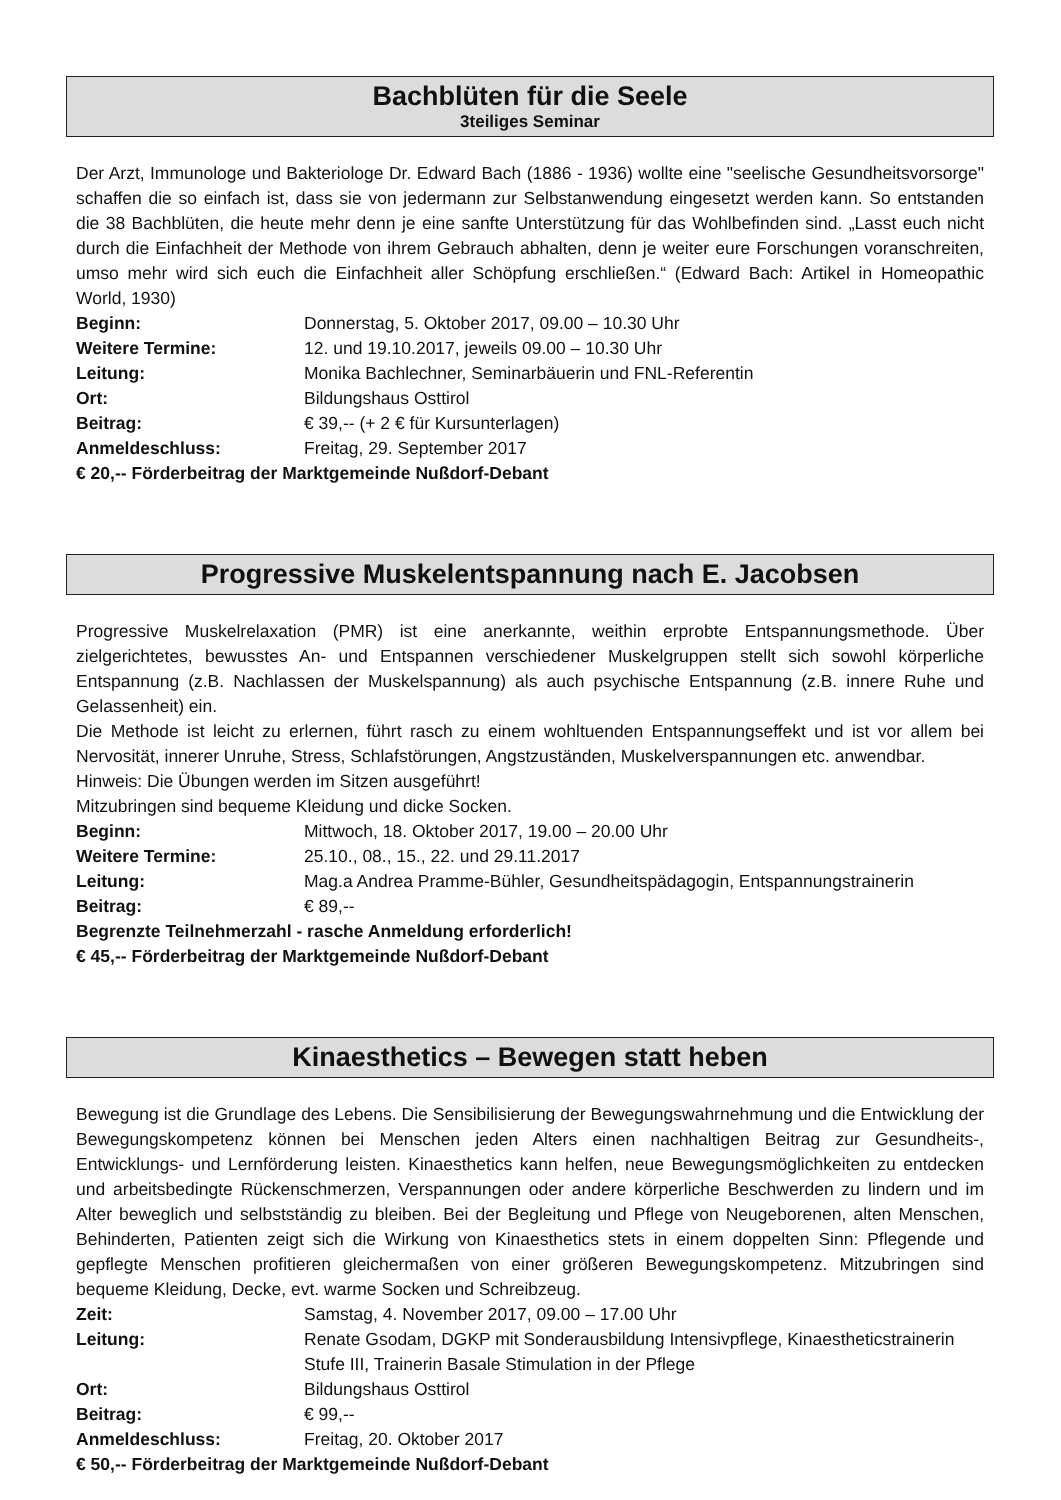Bachblüten für die Seele
3teiliges Seminar
Der Arzt, Immunologe und Bakteriologe Dr. Edward Bach (1886 - 1936) wollte eine "seelische Gesundheitsvorsorge" schaffen die so einfach ist, dass sie von jedermann zur Selbstanwendung eingesetzt werden kann. So entstanden die 38 Bachblüten, die heute mehr denn je eine sanfte Unterstützung für das Wohlbefinden sind. „Lasst euch nicht durch die Einfachheit der Methode von ihrem Gebrauch abhalten, denn je weiter eure Forschungen voranschreiten, umso mehr wird sich euch die Einfachheit aller Schöpfung erschließen.“ (Edward Bach: Artikel in Homeopathic World, 1930)
Beginn: Donnerstag, 5. Oktober 2017, 09.00 – 10.30 Uhr
Weitere Termine: 12. und 19.10.2017, jeweils 09.00 – 10.30 Uhr
Leitung: Monika Bachlechner, Seminarbäuerin und FNL-Referentin
Ort: Bildungshaus Osttirol
Beitrag: € 39,-- (+ 2 € für Kursunterlagen)
Anmeldeschluss: Freitag, 29. September 2017
€ 20,-- Förderbeitrag der Marktgemeinde Nußdorf-Debant
Progressive Muskelentspannung nach E. Jacobsen
Progressive Muskelrelaxation (PMR) ist eine anerkannte, weithin erprobte Entspannungsmethode. Über zielgerichtetes, bewusstes An- und Entspannen verschiedener Muskelgruppen stellt sich sowohl körperliche Entspannung (z.B. Nachlassen der Muskelspannung) als auch psychische Entspannung (z.B. innere Ruhe und Gelassenheit) ein.
Die Methode ist leicht zu erlernen, führt rasch zu einem wohltuenden Entspannungseffekt und ist vor allem bei Nervosität, innerer Unruhe, Stress, Schlafstörungen, Angstzuständen, Muskelverspannungen etc. anwendbar.
Hinweis: Die Übungen werden im Sitzen ausgeführt!
Mitzubringen sind bequeme Kleidung und dicke Socken.
Beginn: Mittwoch, 18. Oktober 2017, 19.00 – 20.00 Uhr
Weitere Termine: 25.10., 08., 15., 22. und 29.11.2017
Leitung: Mag.a Andrea Pramme-Bühler, Gesundheitspädagogin, Entspannungstrainerin
Beitrag: € 89,--
Begrenzte Teilnehmerzahl - rasche Anmeldung erforderlich!
€ 45,-- Förderbeitrag der Marktgemeinde Nußdorf-Debant
Kinaesthetics – Bewegen statt heben
Bewegung ist die Grundlage des Lebens. Die Sensibilisierung der Bewegungswahrnehmung und die Entwicklung der Bewegungskompetenz können bei Menschen jeden Alters einen nachhaltigen Beitrag zur Gesundheits-, Entwicklungs- und Lernförderung leisten. Kinaesthetics kann helfen, neue Bewegungsmöglichkeiten zu entdecken und arbeitsbedingte Rückenschmerzen, Verspannungen oder andere körperliche Beschwerden zu lindern und im Alter beweglich und selbstständig zu bleiben. Bei der Begleitung und Pflege von Neugeborenen, alten Menschen, Behinderten, Patienten zeigt sich die Wirkung von Kinaesthetics stets in einem doppelten Sinn: Pflegende und gepflegte Menschen profitieren gleichermaßen von einer größeren Bewegungskompetenz. Mitzubringen sind bequeme Kleidung, Decke, evt. warme Socken und Schreibzeug.
Zeit: Samstag, 4. November 2017, 09.00 – 17.00 Uhr
Leitung: Renate Gsodam, DGKP mit Sonderausbildung Intensivpflege, Kinaestheticstrainerin Stufe III, Trainerin Basale Stimulation in der Pflege
Ort: Bildungshaus Osttirol
Beitrag: € 99,--
Anmeldeschluss: Freitag, 20. Oktober 2017
€ 50,-- Förderbeitrag der Marktgemeinde Nußdorf-Debant